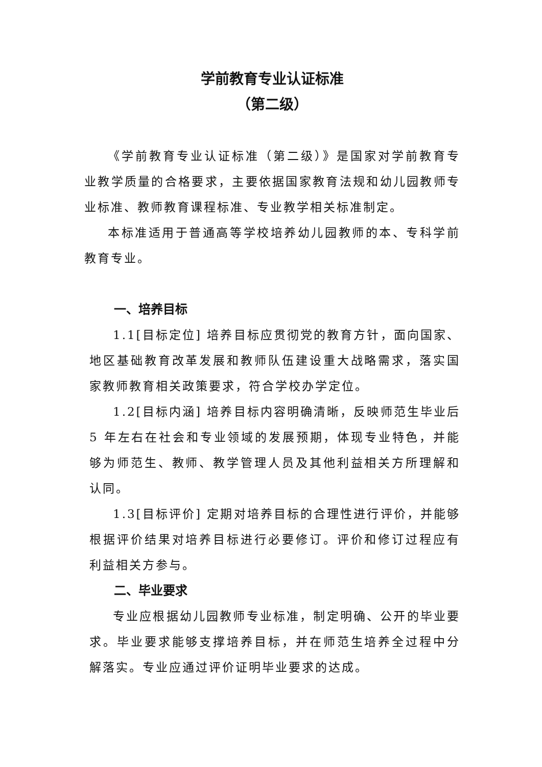学前教育专业认证标准
（第二级）
《学前教育专业认证标准（第二级）》是国家对学前教育专业教学质量的合格要求，主要依据国家教育法规和幼儿园教师专业标准、教师教育课程标准、专业教学相关标准制定。
本标准适用于普通高等学校培养幼儿园教师的本、专科学前教育专业。
一、培养目标
1.1[目标定位] 培养目标应贯彻党的教育方针，面向国家、地区基础教育改革发展和教师队伍建设重大战略需求，落实国家教师教育相关政策要求，符合学校办学定位。
1.2[目标内涵] 培养目标内容明确清晰，反映师范生毕业后 5 年左右在社会和专业领域的发展预期，体现专业特色，并能够为师范生、教师、教学管理人员及其他利益相关方所理解和认同。
1.3[目标评价] 定期对培养目标的合理性进行评价，并能够根据评价结果对培养目标进行必要修订。评价和修订过程应有利益相关方参与。
二、毕业要求
专业应根据幼儿园教师专业标准，制定明确、公开的毕业要求。毕业要求能够支撑培养目标，并在师范生培养全过程中分解落实。专业应通过评价证明毕业要求的达成。